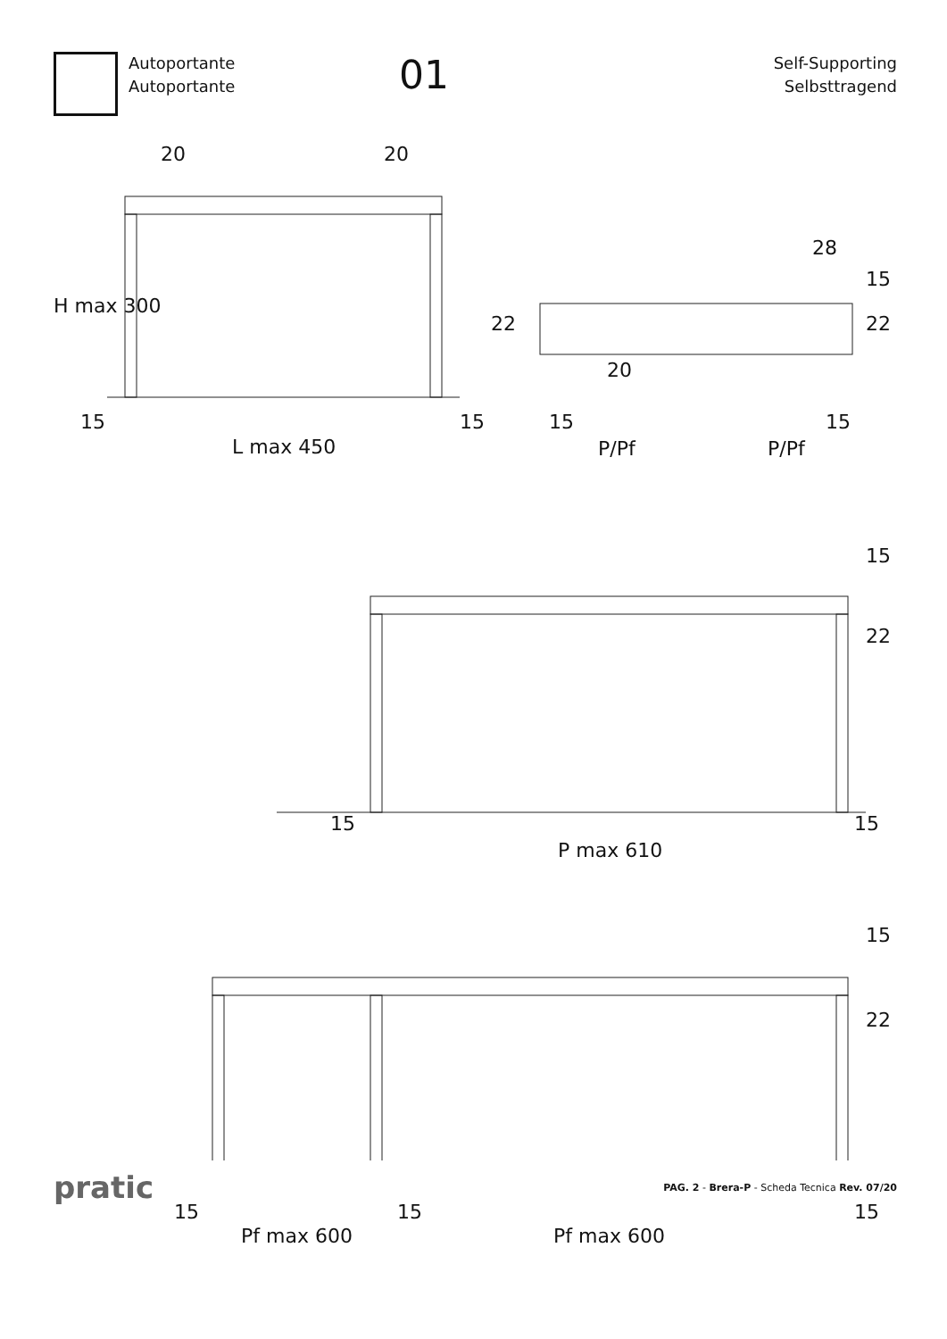Autoportante
Autoportante
01
Self-Supporting
Selbsttragend
20 20
H max 300
15 15
L max 450
28
22
15
22
20
15 15
P/Pf P/Pf
15
22
15 15
P max 610
15
22
15 15 15
Pf max 600 Pf max 600
pratic
PAG. 2 - Brera-P - Scheda Tecnica Rev. 07/20